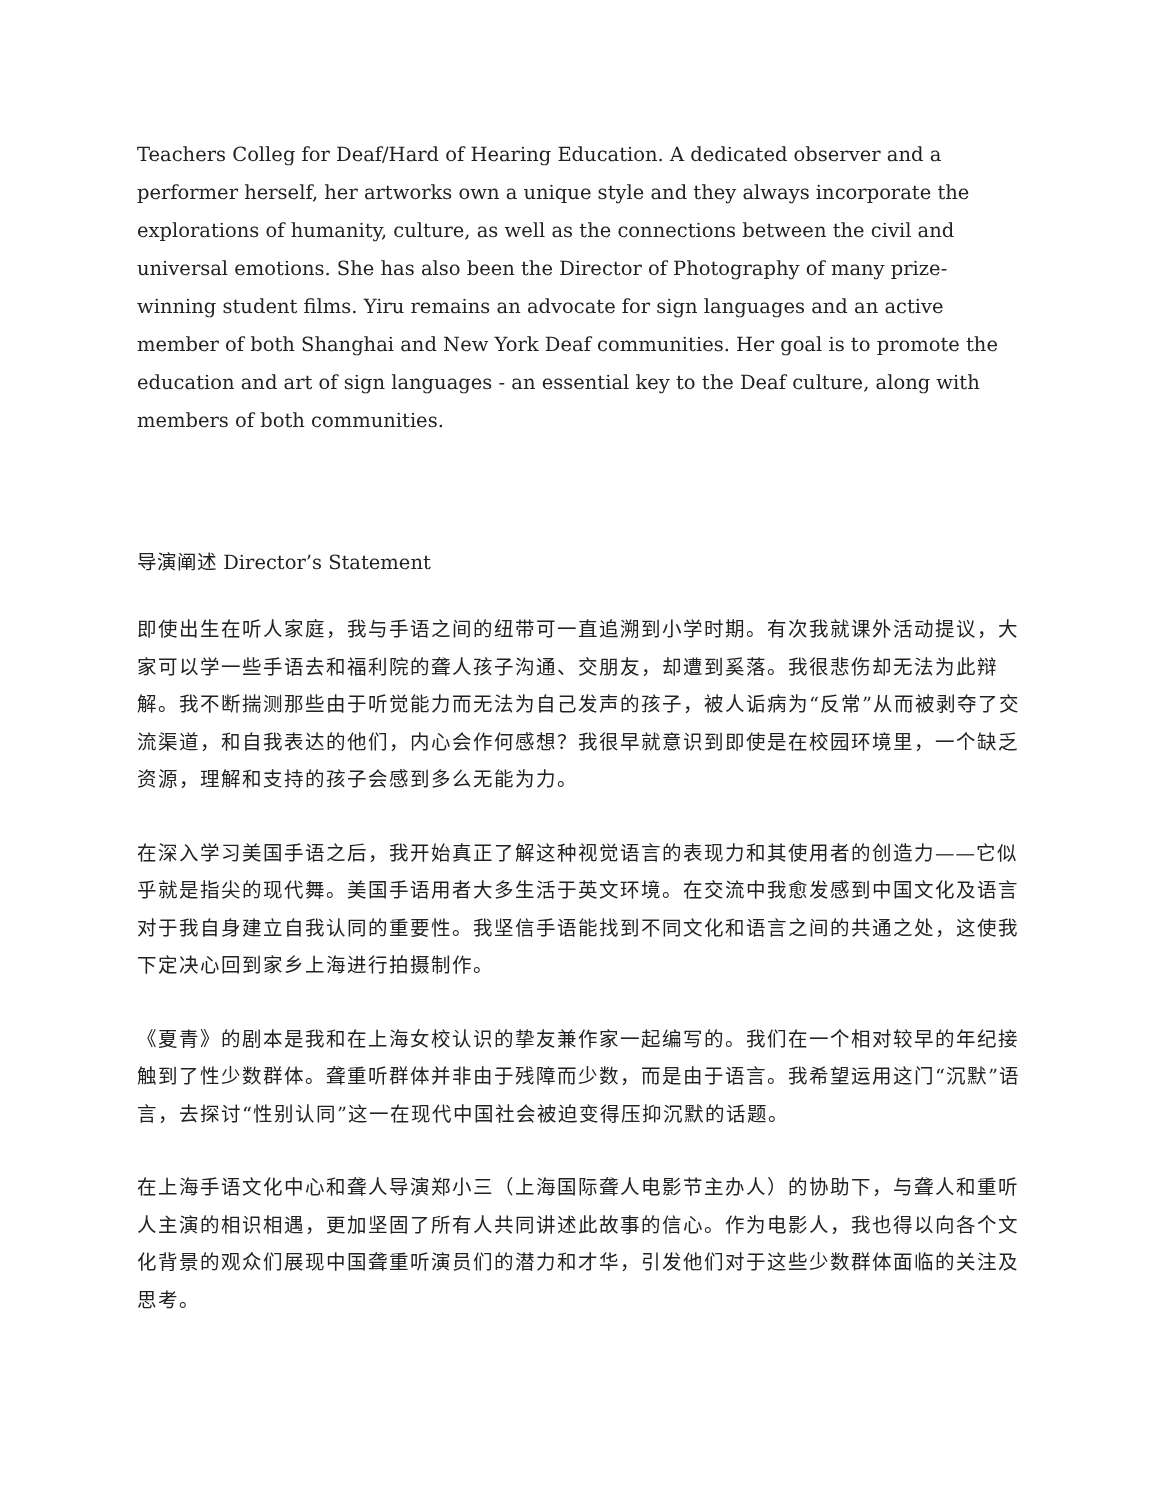Teachers Colleg for Deaf/Hard of Hearing Education. A dedicated observer and a performer herself, her artworks own a unique style and they always incorporate the explorations of humanity, culture, as well as the connections between the civil and universal emotions. She has also been the Director of Photography of many prize-winning student films. Yiru remains an advocate for sign languages and an active member of both Shanghai and New York Deaf communities. Her goal is to promote the education and art of sign languages - an essential key to the Deaf culture, along with members of both communities.
导演阐述 Director’s Statement
即使出生在听人家庭，我与手语之间的纽带可一直追溯到小学时期。有次我就课外活动提议，大家可以学一些手语去和福利院的聋人孩子沟通、交朋友，却遭到奚落。我很悲伤却无法为此辩解。我不断揣测那些由于听觉能力而无法为自己发声的孩子，被人诟病为“反常”从而被剥夺了交流渠道，和自我表达的他们，内心会作何感想？我很早就意识到即使是在校园环境里，一个缺乏资源，理解和支持的孩子会感到多么无能为力。
在深入学习美国手语之后，我开始真正了解这种视觉语言的表现力和其使用者的创造力——它似乎就是指尖的现代舞。美国手语用者大多生活于英文环境。在交流中我愈发感到中国文化及语言对于我自身建立自我认同的重要性。我坚信手语能找到不同文化和语言之间的共通之处，这使我下定决心回到家乡上海进行拍摄制作。
《夏青》的剧本是我和在上海女校认识的挚友兼作家一起编写的。我们在一个相对较早的年纪接触到了性少数群体。聋重听群体并非由于残障而少数，而是由于语言。我希望运用这门“沉默”语言，去探讨“性别认同”这一在现代中国社会被迫变得压抑沉默的话题。
在上海手语文化中心和聋人导演郑小三（上海国际聋人电影节主办人）的协助下，与聋人和重听人主演的相识相遇，更加坚固了所有人共同讲述此故事的信心。作为电影人，我也得以向各个文化背景的观众们展现中国聋重听演员们的潜力和才华，引发他们对于这些少数群体面临的关注及思考。